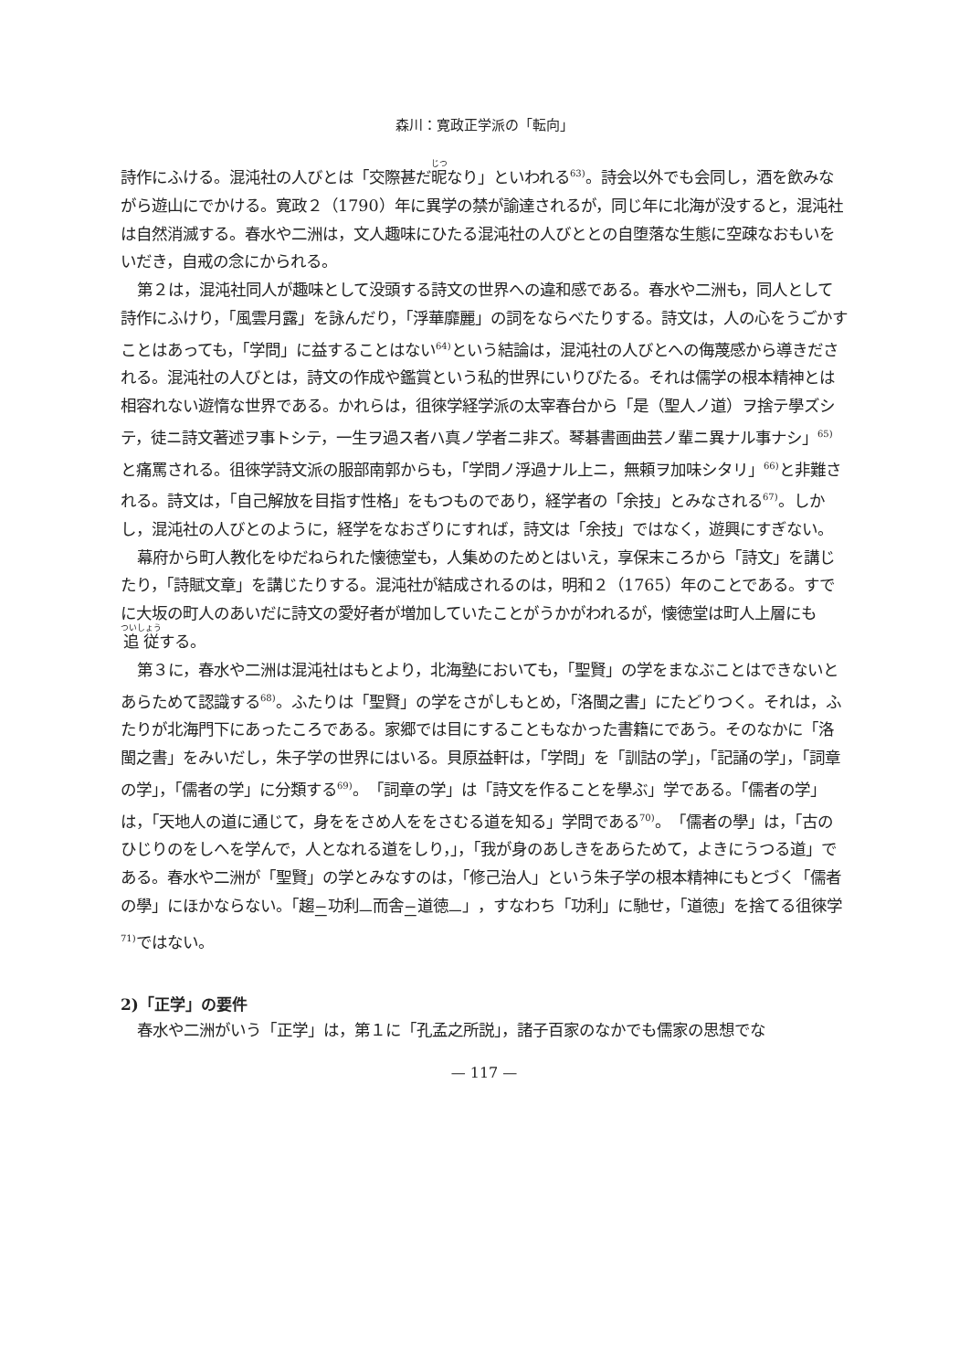森川：寛政正学派の「転向」
詩作にふける。混沌社の人びとは「交際甚だ昵なり」といわれる<sup>63)</sup>。詩会以外でも会同し，酒を飲みながら遊山にでかける。寛政２（1790）年に異学の禁が諭達されるが，同じ年に北海が没すると，混沌社は自然消滅する。春水や二洲は，文人趣味にひたる混沌社の人びととの自堕落な生態に空疎なおもいをいだき，自戒の念にかられる。
第２は，混沌社同人が趣味として没頭する詩文の世界への違和感である。春水や二洲も，同人として詩作にふけり，「風雲月露」を詠んだり，「浮華靡麗」の詞をならべたりする。詩文は，人の心をうごかすことはあっても，「学問」に益することはない<sup>64)</sup>という結論は，混沌社の人びとへの侮蔑感から導きだされる。混沌社の人びとは，詩文の作成や鑑賞という私的世界にいりびたる。それは儒学の根本精神とは相容れない遊惰な世界である。かれらは，徂徠学経学派の太宰春台から「是（聖人ノ道）ヲ捨テ學ズシテ，徒ニ詩文著述ヲ事トシテ，一生ヲ過ス者ハ真ノ学者ニ非ズ。琴碁書画曲芸ノ輩ニ異ナル事ナシ」<sup>65)</sup>と痛罵される。徂徠学詩文派の服部南郭からも，「学問ノ浮過ナル上ニ，無頼ヲ加味シタリ」<sup>66)</sup>と非難される。詩文は，「自己解放を目指す性格」をもつものであり，経学者の「余技」とみなされる<sup>67)</sup>。しかし，混沌社の人びとのように，経学をなおざりにすれば，詩文は「余技」ではなく，遊興にすぎない。
幕府から町人教化をゆだねられた懐徳堂も，人集めのためとはいえ，享保末ころから「詩文」を講じたり，「詩賦文章」を講じたりする。混沌社が結成されるのは，明和２（1765）年のことである。すでに大坂の町人のあいだに詩文の愛好者が増加していたことがうかがわれるが，懐徳堂は町人上層にも追従する。
第３に，春水や二洲は混沌社はもとより，北海塾においても，「聖賢」の学をまなぶことはできないとあらためて認識する<sup>68)</sup>。ふたりは「聖賢」の学をさがしもとめ，「洛閩之書」にたどりつく。それは，ふたりが北海門下にあったころである。家郷では目にすることもなかった書籍にであう。そのなかに「洛閩之書」をみいだし，朱子学の世界にはいる。貝原益軒は，「学問」を「訓詁の学」，「記誦の学」，「詞章の学」，「儒者の学」に分類する<sup>69)</sup>。「詞章の学」は「詩文を作ることを學ぶ」学である。「儒者の学」は，「天地人の道に通じて，身ををさめ人ををさむる道を知る」学問である<sup>70)</sup>。「儒者の學」は，「古のひじりのをしへを学んで，人となれる道をしり，」，「我が身のあしきをあらためて，よきにうつる道」である。春水や二洲が「聖賢」の学とみなすのは，「修己治人」という朱子学の根本精神にもとづく「儒者の學」にほかならない。「趨<sub>二</sub>功利<sub>一</sub>而舎<sub>二</sub>道徳<sub>一</sub>」，すなわち「功利」に馳せ，「道徳」を捨てる徂徠学<sup>71)</sup>ではない。
2)「正学」の要件
春水や二洲がいう「正学」は，第１に「孔孟之所説」，諸子百家のなかでも儒家の思想でな
— 117 —